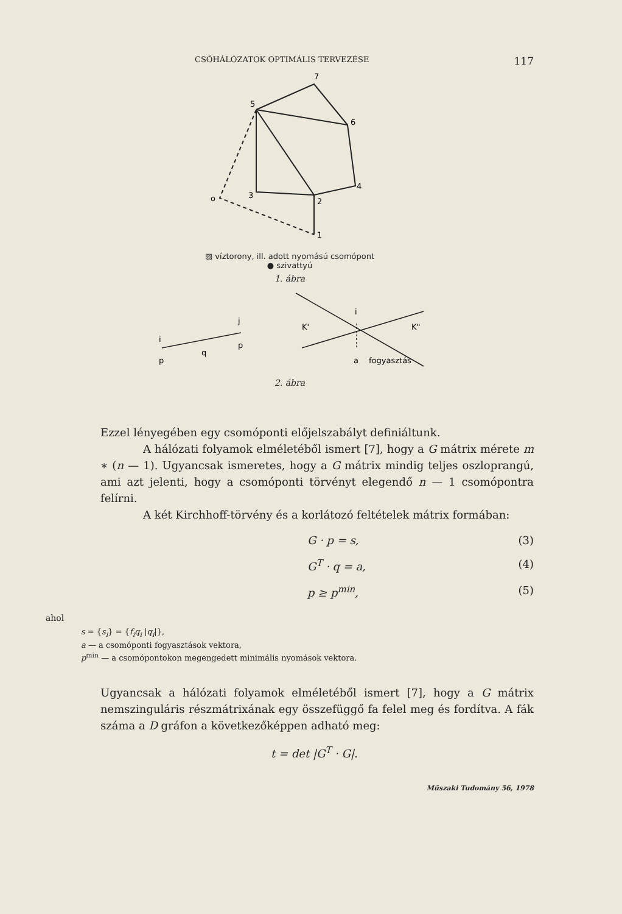CSŐHÁLÓZATOK OPTIMÁLIS TERVEZÉSE 117
5
7
6
4
3
2
1
o
▨ víztorony, ill. adott nyomású csomópont
● szivattyú
1. ábra
i
p
j
p
q
K'
K"
i
a
fogyasztás
2. ábra
Ezzel lényegében egy csomóponti előjelszabályt definiáltunk.
A hálózati folyamok elméletéből ismert [7], hogy a G mátrix mérete m ∗ (n — 1). Ugyancsak ismeretes, hogy a G mátrix mindig teljes oszlop­rangú, ami azt jelenti, hogy a csomóponti törvényt elegendő n — 1 csomó­pontra felírni.
A két Kirchhoff-törvény és a korlátozó feltételek mátrix formában:
G · p = s, (3)
G<sup>T</sup> · q = a, (4)
p ≥ p<sup>min</sup>, (5)
ahol
s = {s<sub>i</sub>} = {f<sub>i</sub>q<sub>i</sub> |q<sub>i</sub>|},
a — a csomóponti fogyasztások vektora,
p<sup>min</sup> — a csomópontokon megengedett minimális nyomások vektora.
Ugyancsak a hálózati folyamok elméletéből ismert [7], hogy a G mátrix nemszinguláris részmátrixának egy összefüggő fa felel meg és fordítva. A fák száma a D gráfon a következőképpen adható meg:
t = det |G<sup>T</sup> · G|.
Műszaki Tudomány 56, 1978